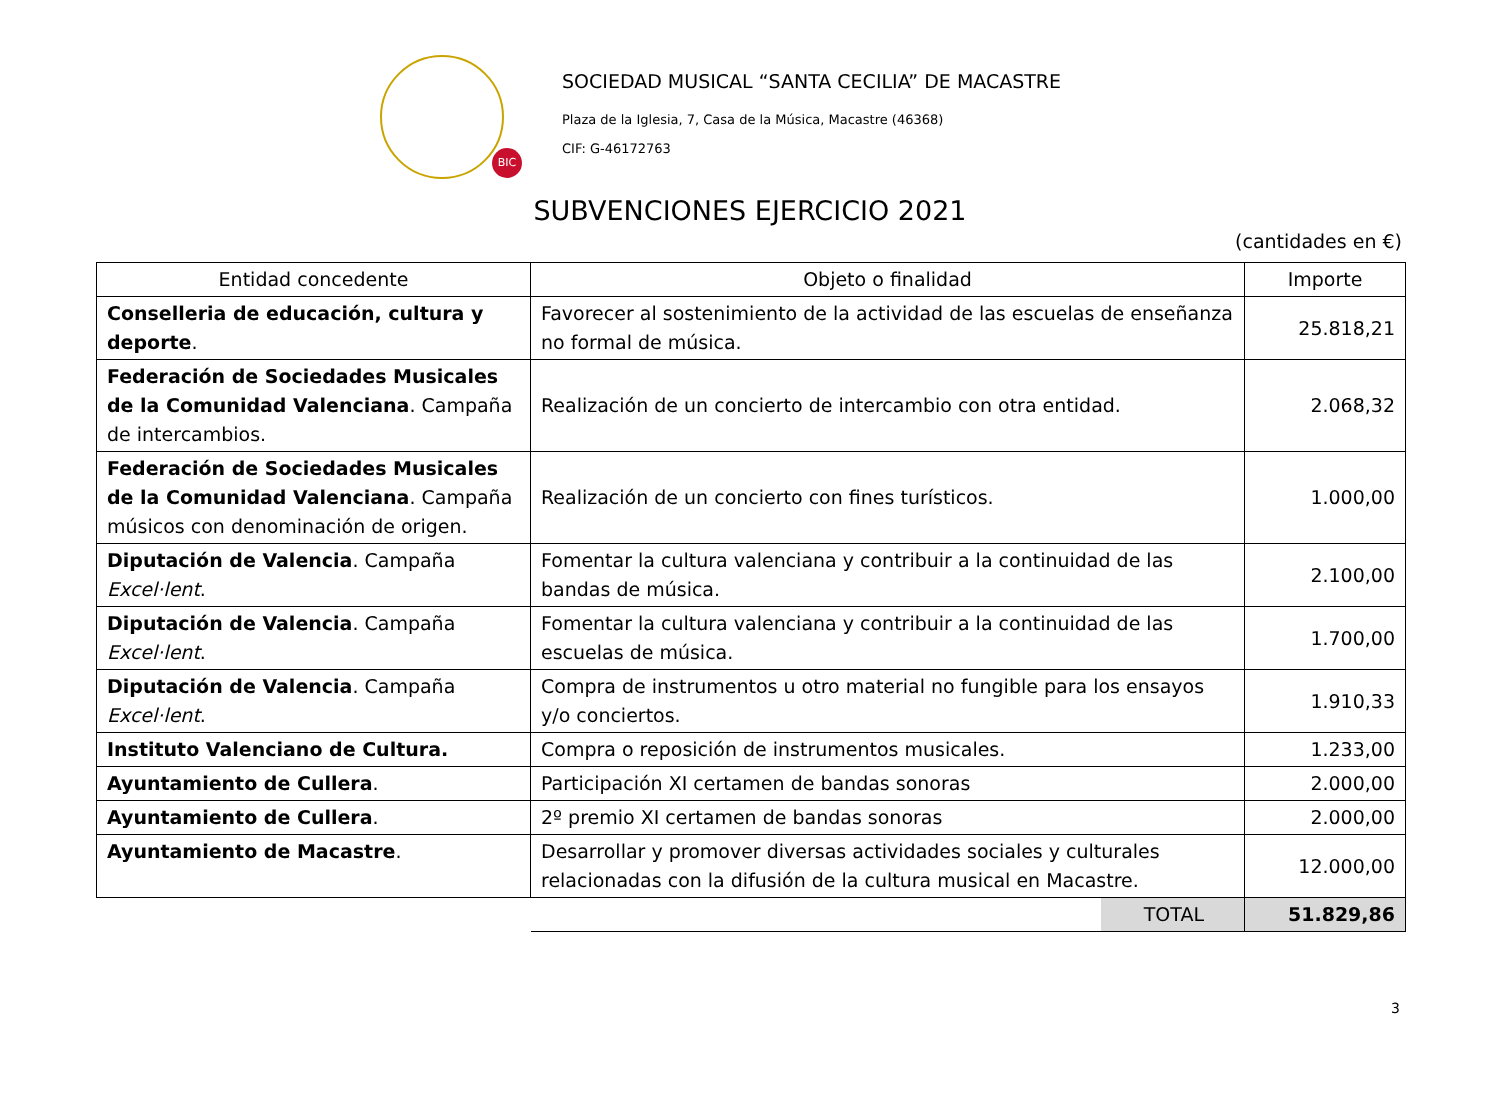BIC
SOCIEDAD MUSICAL “SANTA CECILIA” DE MACASTRE
Plaza de la Iglesia, 7, Casa de la Música, Macastre (46368)
CIF: G-46172763
SUBVENCIONES EJERCICIO 2021
(cantidades en €)
| Entidad concedente | Objeto o finalidad | Importe |
| --- | --- | --- |
| Conselleria de educación, cultura y deporte . | Favorecer al sostenimiento de la actividad de las escuelas de enseñanza no formal de música. | 25.818,21 |
| Federación de Sociedades Musicales de la Comunidad Valenciana . Campaña de intercambios. | Realización de un concierto de intercambio con otra entidad. | 2.068,32 |
| Federación de Sociedades Musicales de la Comunidad Valenciana . Campaña músicos con denominación de origen. | Realización de un concierto con fines turísticos. | 1.000,00 |
| Diputación de Valencia . Campaña Excel·lent . | Fomentar la cultura valenciana y contribuir a la continuidad de las bandas de música. | 2.100,00 |
| Diputación de Valencia . Campaña Excel·lent . | Fomentar la cultura valenciana y contribuir a la continuidad de las escuelas de música. | 1.700,00 |
| Diputación de Valencia . Campaña Excel·lent . | Compra de instrumentos u otro material no fungible para los ensayos y/o conciertos. | 1.910,33 |
| Instituto Valenciano de Cultura. | Compra o reposición de instrumentos musicales. | 1.233,00 |
| Ayuntamiento de Cullera . | Participación XI certamen de bandas sonoras | 2.000,00 |
| Ayuntamiento de Cullera . | 2º premio XI certamen de bandas sonoras | 2.000,00 |
| Ayuntamiento de Macastre . | Desarrollar y promover diversas actividades sociales y culturales relacionadas con la difusión de la cultura musical en Macastre. | 12.000,00 |
| | TOTAL | 51.829,86 |
3